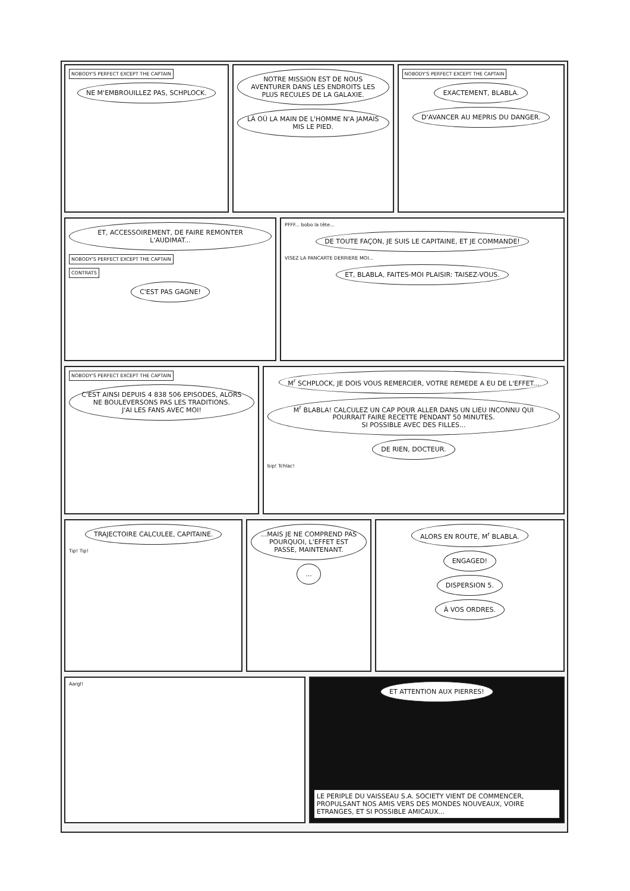NOBODY'S PERFECT EXCEPT THE CAPTAIN
NE M'EMBROUILLEZ PAS, SCHPLOCK.
NOTRE MISSION EST DE NOUS AVENTURER DANS LES ENDROITS LES PLUS RECULES DE LA GALAXIE.
LÀ OÙ LA MAIN DE L'HOMME N'A JAMAIS MIS LE PIED.
NOBODY'S PERFECT EXCEPT THE CAPTAIN
EXACTEMENT, BLABLA.
D'AVANCER AU MEPRIS DU DANGER.
ET, ACCESSOIREMENT, DE FAIRE REMONTER L'AUDIMAT...
NOBODY'S PERFECT EXCEPT THE CAPTAIN
CONTRATS
C'EST PAS GAGNE!
PFFF... bobo la tête...
DE TOUTE FAÇON, JE SUIS LE CAPITAINE, ET JE COMMANDE!
VISEZ LA PANCARTE DERRIERE MOI...
ET, BLABLA, FAITES-MOI PLAISIR: TAISEZ-VOUS.
NOBODY'S PERFECT EXCEPT THE CAPTAIN
C'EST AINSI DEPUIS 4 838 506 EPISODES, ALORS NE BOULEVERSONS PAS LES TRADITIONS.
J'AI LES FANS AVEC MOI!
M<sup>r</sup> SCHPLOCK, JE DOIS VOUS REMERCIER, VOTRE REMEDE A EU DE L'EFFET...
M<sup>r</sup> BLABLA! CALCULEZ UN CAP POUR ALLER DANS UN LIEU INCONNU QUI POURRAIT FAIRE RECETTE PENDANT 50 MINUTES.
SI POSSIBLE AVEC DES FILLES...
DE RIEN, DOCTEUR.
bip! Tchlac!
TRAJECTOIRE CALCULEE, CAPITAINE.
Tip! Tip!
...MAIS JE NE COMPREND PAS POURQUOI, L'EFFET EST PASSE, MAINTENANT.
...
ALORS EN ROUTE, M<sup>r</sup> BLABLA.
ENGAGED!
DISPERSION 5.
À VOS ORDRES.
Aargl!
ET ATTENTION AUX PIERRES!
LE PERIPLE DU VAISSEAU S.A. SOCIETY VIENT DE COMMENCER, PROPULSANT NOS AMIS VERS DES MONDES NOUVEAUX, VOIRE ETRANGES, ET SI POSSIBLE AMICAUX...